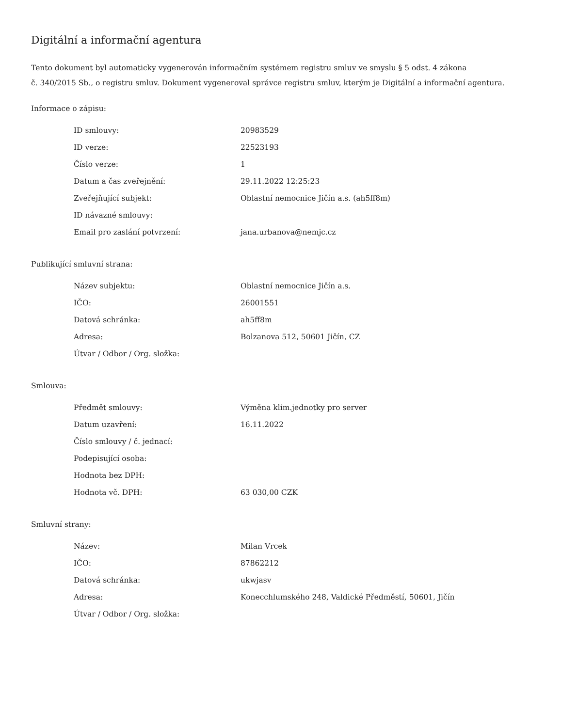Digitální a informační agentura
Tento dokument byl automaticky vygenerován informačním systémem registru smluv ve smyslu § 5 odst. 4 zákona
č. 340/2015 Sb., o registru smluv. Dokument vygeneroval správce registru smluv, kterým je Digitální a informační agentura.
Informace o zápisu:
| ID smlouvy: | 20983529 |
| ID verze: | 22523193 |
| Číslo verze: | 1 |
| Datum a čas zveřejnění: | 29.11.2022 12:25:23 |
| Zveřejňující subjekt: | Oblastní nemocnice Jičín a.s. (ah5ff8m) |
| ID návazné smlouvy: | |
| Email pro zaslání potvrzení: | jana.urbanova@nemjc.cz |
Publikující smluvní strana:
| Název subjektu: | Oblastní nemocnice Jičín a.s. |
| IČO: | 26001551 |
| Datová schránka: | ah5ff8m |
| Adresa: | Bolzanova 512, 50601 Jičín, CZ |
| Útvar / Odbor / Org. složka: | |
Smlouva:
| Předmět smlouvy: | Výměna klim.jednotky pro server |
| Datum uzavření: | 16.11.2022 |
| Číslo smlouvy / č. jednací: | |
| Podepisující osoba: | |
| Hodnota bez DPH: | |
| Hodnota vč. DPH: | 63 030,00 CZK |
Smluvní strany:
| Název: | Milan Vrcek |
| IČO: | 87862212 |
| Datová schránka: | ukwjasv |
| Adresa: | Konecchlumského 248, Valdické Předměstí, 50601, Jičín |
| Útvar / Odbor / Org. složka: | |